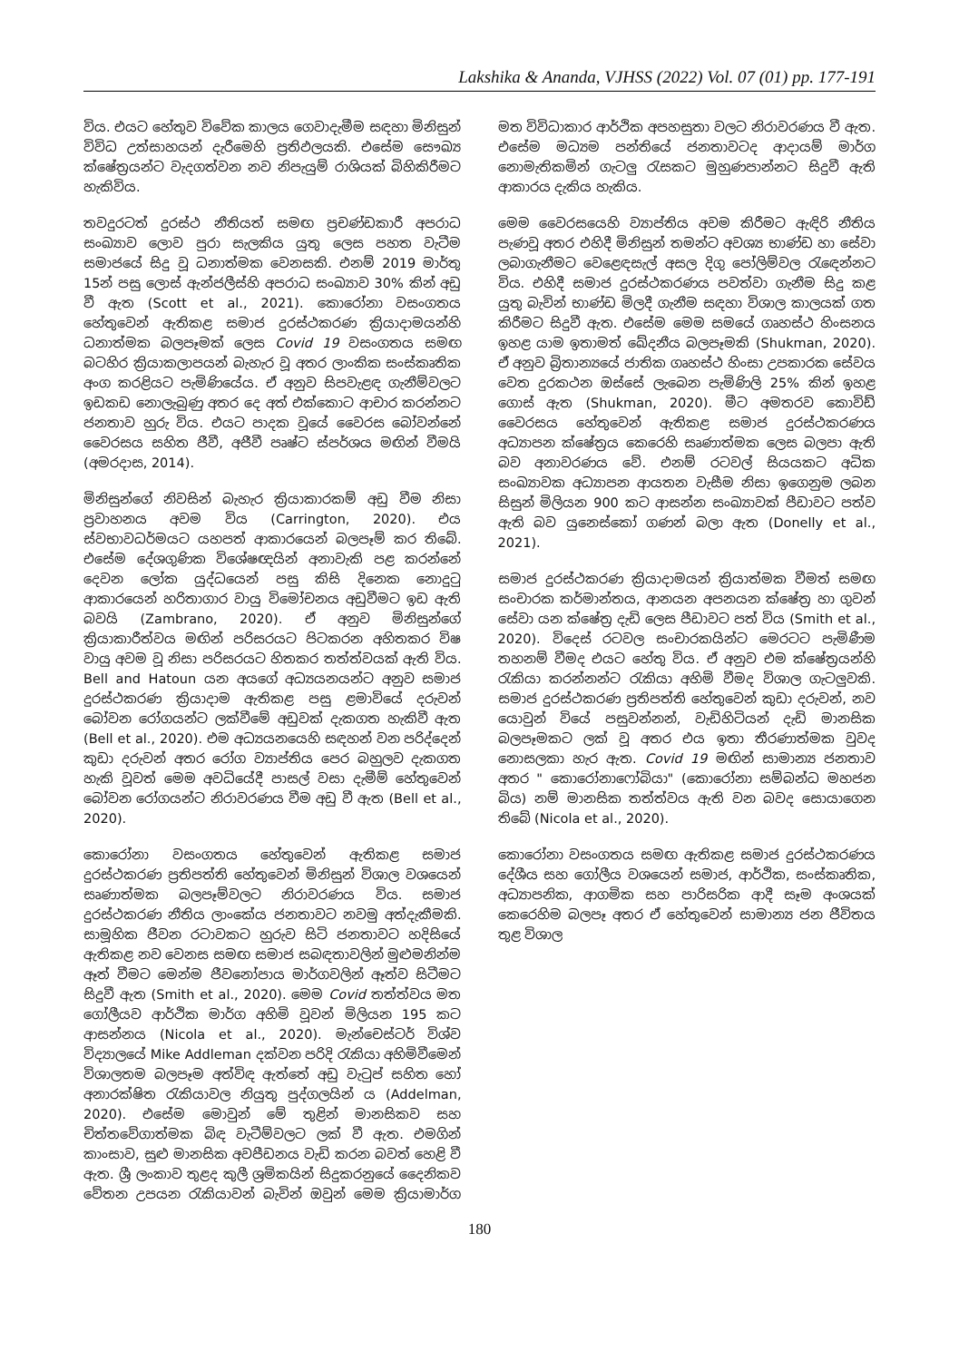Lakshika & Ananda, VJHSS (2022) Vol. 07 (01) pp. 177-191
විය. එයට හේතුව විවේක කාලය ගෙවාදැමීම සඳහා මිනිසුන් විවිධ උත්සාහයන් දැරීමෙහි ප්‍රතිඵලයකි. එසේම සෞඛ්‍ය ක්ෂේත්‍රයන්ට වැදගත්වන නව නිපැයුම් රාශියක් බිහිකිරීමට හැකිවිය.
තවදුරටත් දුරස්ථ නීතියත් සමඟ ප්‍රචණ්ඩකාරී අපරාධ සංඛ්‍යාව ලොව පුරා සැලකිය යුතු ලෙස පහත වැටීම සමාජයේ සිදු වූ ධනාත්මක වෙනසකි. එනම් 2019 මාර්තු 15න් පසු ලොස් ඇන්ජලීස්හි අපරාධ සංඛ්‍යාව 30% කින් අඩු වී ඇත (Scott et al., 2021). කොරෝනා වසංගතය හේතුවෙන් ඇතිකළ සමාජ දුරස්ථකරණ ක්‍රියාදාමයන්හි ධනාත්මක බලපෑමක් ලෙස Covid 19 වසංගතය සමඟ බටහිර ක්‍රියාකලාපයන් බැහැර වූ අතර ලාංකික සංස්කෘතික අංග කරළියට පැමිණියේය. ඒ අනුව සිපවැළඳ ගැනීම්වලට ඉඩකඩ නොලැබුණු අතර දෙ අත් එක්කොට ආචාර කරන්නට ජනතාව හුරු විය. එයට පාදක වූයේ වෛරස බෝවන්නේ වෛරසය සහිත ජීවී, අජීවී පෘෂ්ට ස්පර්ශය මඟින් වීමයි (අමරදාස, 2014).
මිනිසුන්ගේ නිවසින් බැහැර ක්‍රියාකාරකම් අඩු වීම නිසා ප්‍රවාහනය අවම විය (Carrington, 2020). එය ස්වභාවධර්මයට යහපත් ආකාරයෙන් බලපෑම් කර තිබේ. එසේම දේශගුණික විශේෂඥයින් අනාවැකි පළ කරන්නේ දෙවන ලෝක යුද්ධයෙන් පසු කිසි දිනෙක නොදුටු ආකාරයෙන් හරිතාගාර වායු විමෝචනය අඩුවීමට ඉඩ ඇති බවයි (Zambrano, 2020). ඒ අනුව මිනිසුන්ගේ ක්‍රියාකාරීත්වය මඟින් පරිසරයට පිටකරන අහිතකර විෂ වායු අවම වූ නිසා පරිසරයට හිතකර තත්ත්වයක් ඇති විය. Bell and Hatoun යන අයගේ අධ්‍යයනයන්ට අනුව සමාජ දුරස්ථකරණ ක්‍රියාදාම ඇතිකළ පසු ළමාවියේ දරුවන් බෝවන රෝගයන්ට ලක්වීමේ අඩුවක් දැකගත හැකිවී ඇත (Bell et al., 2020). එම අධ්‍යයනයෙහි සඳහන් වන පරිද්දෙන් කුඩා දරුවන් අතර රෝග ව්‍යාප්තිය පෙර බහුලව දැකගත හැකි වූවත් මෙම අවධියේදී පාසල් වසා දැමීම් හේතුවෙන් බෝවන රෝගයන්ට නිරාවරණය වීම අඩු වී ඇත (Bell et al., 2020).
කොරෝනා වසංගතය හේතුවෙන් ඇතිකළ සමාජ දුරස්ථකරණ ප්‍රතිපත්ති හේතුවෙන් මිනිසුන් විශාල වශයෙන් සෘණාත්මක බලපෑම්වලට නිරාවරණය විය. සමාජ දුරස්ථකරණ නීතිය ලාංකේය ජනතාවට නවමු අත්දැකීමකි. සාමූහික ජීවන රටාවකට හුරුව සිටි ජනතාවට හදිසියේ ඇතිකළ නව වෙනස සමඟ සමාජ සබඳතාවලින් මුළුමනින්ම ඈත් වීමට මෙන්ම ජීවනෝපාය මාර්ගවලින් ඈත්ව සිටීමට සිදුවී ඇත (Smith et al., 2020). මෙම Covid තත්ත්වය මත ගෝලීයව ආර්ථික මාර්ග අහිමි වූවන් මිලියන 195 කට ආසන්නය (Nicola et al., 2020). මැන්චෙස්ටර් විශ්ව විද්‍යාලයේ Mike Addleman දක්වන පරිදි රැකියා අහිමිවීමෙන් විශාලතම බලපෑම අත්විඳ ඇත්තේ අඩු වැටුප් සහිත හෝ අනාරක්ෂිත රැකියාවල නියුතු පුද්ගලයින් ය (Addelman, 2020). එසේම මොවුන් මේ තුළින් මානසිකව සහ චිත්තවේගාත්මක බිඳ වැටීම්වලට ලක් වී ඇත. එමගින් කාංසාව, සුළු මානසික අවපීඩනය වැඩි කරන බවත් හෙළි වී ඇත. ශ්‍රී ලංකාව තුළද කුලී ශ්‍රමිකයින් සිදුකරනුයේ දෛනිකව වේතන උපයන රැකියාවන් බැවින් ඔවුන් මෙම ක්‍රියාමාර්ග මත විවිධාකාර ආර්ථික අපහසුතා වලට නිරාවරණය වී ඇත. එසේම මධ්‍යම පන්තියේ ජනතාවටද ආදායම් මාර්ග නොමැතිකමින් ගැටලු රැසකට මුහුණපාන්නට සිදුවී ඇති ආකාරය දැකිය හැකිය.
මෙම වෛරසයෙහි ව්‍යාප්තිය අවම කිරීමට ඇඳිරි නීතිය පැණවූ අතර එහිදී මිනිසුන් තමන්ට අවශ්‍ය භාණ්ඩ හා සේවා ලබාගැනීමට වෙළෙඳසැල් අසල දිගු පෝලිම්වල රැඳෙන්නට විය. එහිදී සමාජ දුරස්ථකරණය පවත්වා ගැනීම සිදු කළ යුතු බැවින් භාණ්ඩ මිලදී ගැනීම සඳහා විශාල කාලයක් ගත කිරීමට සිදුවී ඇත. එසේම මෙම සමයේ ගෘහස්ථ හිංසනය ඉහළ යාම ඉතාමත් ඛේදනීය බලපෑමකි (Shukman, 2020). ඒ අනුව බ්‍රිතාන්‍යයේ ජාතික ගෘහස්ථ හිංසා උපකාරක සේවය වෙත දුරකථන ඔස්සේ ලැබෙන පැමිණිලි 25% කින් ඉහළ ගොස් ඇත (Shukman, 2020). මීට අමතරව කොවිඩ් වෛරසය හේතුවෙන් ඇතිකළ සමාජ දුරස්ථකරණය අධ්‍යාපන ක්ෂේත්‍රය කෙරෙහි සෘණාත්මක ලෙස බලපා ඇති බව අනාවරණය වේ. එනම් රටවල් සියයකට අධික සංඛ්‍යාවක අධ්‍යාපන ආයතන වැසීම නිසා ඉගෙනුම ලබන සිසුන් මිලියන 900 කට ආසන්න සංඛ්‍යාවක් පීඩාවට පත්ව ඇති බව යුනෙස්කෝ ගණන් බලා ඇත (Donelly et al., 2021).
සමාජ දුරස්ථකරණ ක්‍රියාදාමයන් ක්‍රියාත්මක වීමත් සමඟ සංචාරක කර්මාන්තය, ආනයන අපනයන ක්ෂේත්‍ර හා ගුවන් සේවා යන ක්ෂේත්‍ර දැඩි ලෙස පීඩාවට පත් විය (Smith et al., 2020). විදෙස් රටවල සංචාරකයින්ට මෙරටට පැමිණීම තහනම් වීමද එයට හේතු විය. ඒ අනුව එම ක්ෂේත්‍රයන්හි රැකියා කරන්නන්ට රැකියා අහිමි වීමද විශාල ගැටලුවකි. සමාජ දුරස්ථකරණ ප්‍රතිපත්ති හේතුවෙන් කුඩා දරුවන්, නව යොවුන් වියේ පසුවන්නන්, වැඩිහිටියන් දැඩි මානසික බලපෑමකට ලක් වූ අතර එය ඉතා තීරණාත්මක වුවද නොසලකා හැර ඇත. Covid 19 මඟින් සාමාන්‍ය ජනතාව අතර " කොරෝනාෆෝබියා" (කොරෝනා සම්බන්ධ මහජන බිය) නම් මානසික තත්ත්වය ඇති වන බවද සොයාගෙන තිබේ (Nicola et al., 2020).
කොරෝනා වසංගතය සමඟ ඇතිකළ සමාජ දුරස්ථකරණය දේශීය සහ ගෝලීය වශයෙන් සමාජ, ආර්ථික, සංස්කෘතික, අධ්‍යාපනික, ආගමික සහ පාරිසරික ආදී සෑම අංශයක් කෙරෙහිම බලපෑ අතර ඒ හේතුවෙන් සාමාන්‍ය ජන ජීවිතය තුළ විශාල
180